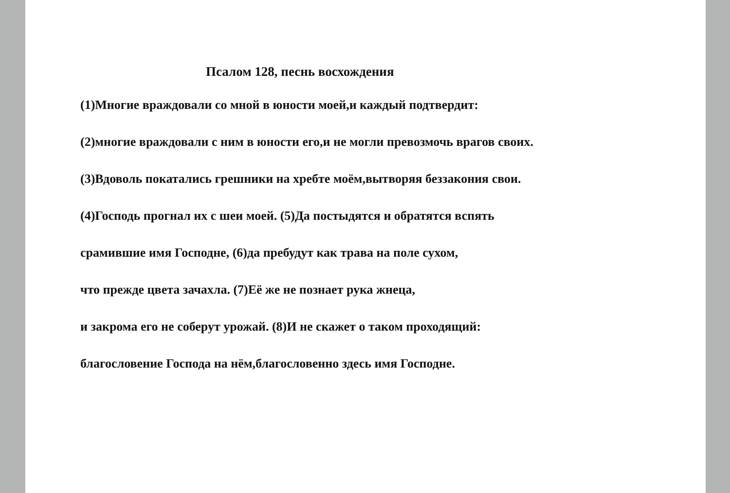Псалом 128, песнь восхождения
(1)Многие враждовали со мной в юности моей,и каждый подтвердит:
(2)многие враждовали с ним в юности его,и не могли превозмочь врагов своих.
(3)Вдоволь покатались грешники на хребте моём,вытворяя беззакония свои.
(4)Господь прогнал их с шеи моей. (5)Да постыдятся и обратятся вспять
срамившие имя Господне, (6)да пребудут как трава на поле сухом,
что прежде цвета зачахла. (7)Её же не познает рука жнеца,
и закрома его не соберут урожай. (8)И не скажет о таком проходящий:
благословение Господа на нём,благословенно здесь имя Господне.